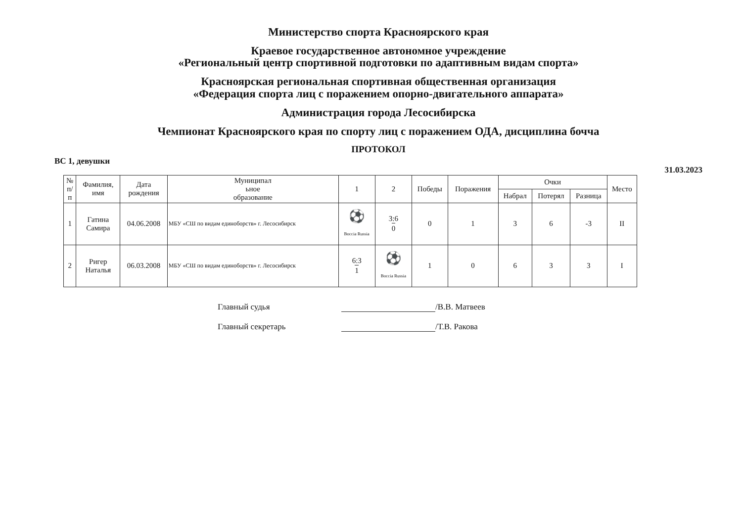Министерство спорта Красноярского края
Краевое государственное автономное учреждение
«Региональный центр спортивной подготовки по адаптивным видам спорта»
Красноярская региональная спортивная общественная организация
«Федерация спорта лиц с поражением опорно-двигательного аппарата»
Администрация города Лесосибирска
Чемпионат Красноярского края по спорту лиц с поражением ОДА, дисциплина бочча
ПРОТОКОЛ
ВС 1, девушки 31.03.2023
| № п/ п | Фамилия, имя | Дата рождения | Муниципал ьное образование | 1 | 2 | Победы | Поражения | Очки | | | Место |
| --- | --- | --- | --- | --- | --- | --- | --- | --- | --- | --- | --- |
| | | | | | | | | Набрал | Потерял | Разница | |
| 1 | Гатина Самира | 04.06.2008 | МБУ «СШ по видам единоборств» г. Лесосибирск | ⚽ Boccia Russia | 3:6 0 | 0 | 1 | 3 | 6 | -3 | II |
| 2 | Ригер Наталья | 06.03.2008 | МБУ «СШ по видам единоборств» г. Лесосибирск | 6:3 1 | ⚽ Boccia Russia | 1 | 0 | 6 | 3 | 3 | I |
Главный судья /В.В. Матвеев
Главный секретарь /Т.В. Ракова